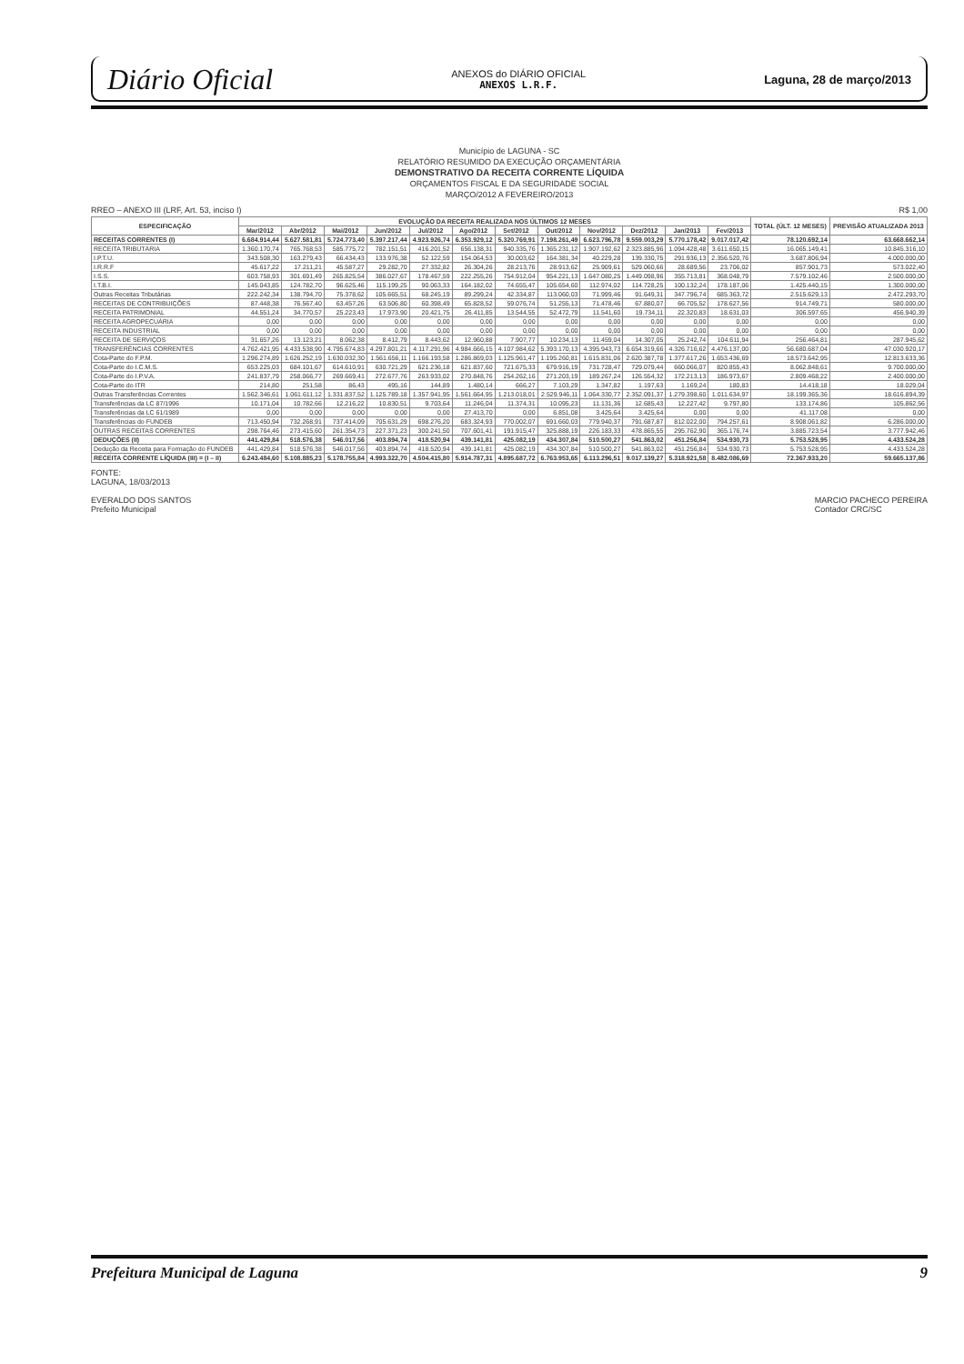Diário Oficial
ANEXOS do DIÁRIO OFICIAL
ANEXOS L.R.F.
Laguna, 28 de março/2013
Município de LAGUNA - SC
RELATÓRIO RESUMIDO DA EXECUÇÃO ORÇAMENTÁRIA
DEMONSTRATIVO DA RECEITA CORRENTE LÍQUIDA
ORÇAMENTOS FISCAL E DA SEGURIDADE SOCIAL
MARÇO/2012 A FEVEREIRO/2013
RREO – ANEXO III (LRF, Art. 53, inciso I) R$ 1,00
| ESPECIFICAÇÃO | EVOLUÇÃO DA RECEITA REALIZADA NOS ÚLTIMOS 12 MESES | | | | | | | | | | | | TOTAL (ÚLT. 12 MESES) | PREVISÃO ATUALIZADA 2013 |
| --- | --- | --- | --- | --- | --- | --- | --- | --- | --- | --- | --- | --- | --- | --- |
| | Mar/2012 | Abr/2012 | Mai/2012 | Jun/2012 | Jul/2012 | Ago/2012 | Set/2012 | Out/2012 | Nov/2012 | Dez/2012 | Jan/2013 | Fev/2013 | | |
| RECEITAS CORRENTES (I) | 6.684.914,44 | 5.627.581,81 | 5.724.773,40 | 5.397.217,44 | 4.923.926,74 | 6.353.929,12 | 5.320.769,91 | 7.198.261,49 | 6.623.796,78 | 9.559.003,29 | 5.770.178,42 | 9.017.017,42 | 78.120.692,14 | 63.668.662,14 |
| RECEITA TRIBUTÁRIA | 1.360.170,74 | 765.768,53 | 585.775,72 | 782.151,51 | 416.201,52 | 656.138,31 | 940.335,76 | 1.365.231,12 | 1.907.192,62 | 2.323.885,96 | 1.094.428,48 | 3.611.650,15 | 16.065.149,41 | 10.845.316,10 |
| I.P.T.U. | 343.508,30 | 163.279,43 | 66.434,43 | 133.976,38 | 52.122,59 | 154.064,53 | 30.003,62 | 164.381,34 | 40.229,28 | 139.330,75 | 291.936,13 | 2.356.520,76 | 3.687.806,94 | 4.000.000,00 |
| I.R.R.F | 45.617,22 | 17.211,21 | 45.587,27 | 29.282,70 | 27.332,82 | 26.304,26 | 28.213,76 | 28.913,62 | 25.909,61 | 529.060,66 | 28.689,56 | 23.706,02 | 857.901,73 | 573.022,40 |
| I.S.S. | 603.758,93 | 301.691,49 | 265.825,54 | 386.027,67 | 178.467,59 | 222.255,26 | 754.912,04 | 954.221,13 | 1.647.080,25 | 1.449.098,96 | 355.713,81 | 368.048,79 | 7.579.102,46 | 2.500.000,00 |
| I.T.B.I. | 145.043,85 | 124.782,70 | 96.625,46 | 115.199,25 | 90.063,33 | 164.182,02 | 74.655,47 | 105.654,60 | 112.974,02 | 114.728,25 | 100.132,24 | 178.187,06 | 1.425.440,15 | 1.300.000,00 |
| Outras Receitas Tributárias | 222.242,34 | 138.794,70 | 75.378,62 | 105.665,51 | 68.245,19 | 89.299,24 | 42.334,87 | 113.060,03 | 71.999,46 | 91.649,31 | 347.796,74 | 685.363,72 | 2.515.629,13 | 2.472.293,70 |
| RECEITAS DE CONTRIBUIÇÕES | 87.448,38 | 76.567,40 | 63.457,26 | 63.506,80 | 60.398,49 | 65.828,52 | 59.076,74 | 51.255,13 | 71.478,46 | 67.880,07 | 66.705,52 | 178.627,56 | 914.749,71 | 580.000,00 |
| RECEITA PATRIMONIAL | 44.551,24 | 34.770,57 | 25.223,43 | 17.973,90 | 20.421,75 | 26.411,85 | 13.544,55 | 52.472,79 | 11.541,60 | 19.734,11 | 22.320,83 | 18.631,03 | 306.597,65 | 456.940,39 |
| RECEITA AGROPECUÁRIA | 0,00 | 0,00 | 0,00 | 0,00 | 0,00 | 0,00 | 0,00 | 0,00 | 0,00 | 0,00 | 0,00 | 0,00 | 0,00 | 0,00 |
| RECEITA INDUSTRIAL | 0,00 | 0,00 | 0,00 | 0,00 | 0,00 | 0,00 | 0,00 | 0,00 | 0,00 | 0,00 | 0,00 | 0,00 | 0,00 | 0,00 |
| RECEITA DE SERVIÇOS | 31.657,26 | 13.123,21 | 8.062,38 | 8.412,79 | 8.443,62 | 12.960,88 | 7.907,77 | 10.234,13 | 11.459,04 | 14.307,05 | 25.242,74 | 104.611,94 | 256.464,81 | 287.945,62 |
| TRANSFERÊNCIAS CORRENTES | 4.762.421,95 | 4.433.538,90 | 4.795.674,83 | 4.297.801,21 | 4.117.291,96 | 4.984.666,15 | 4.107.984,62 | 5.393.170,13 | 4.395.943,73 | 6.654.319,66 | 4.326.716,62 | 4.476.137,00 | 56.680.687,04 | 47.030.920,17 |
| Cota-Parte do F.P.M. | 1.296.274,89 | 1.626.252,19 | 1.630.032,30 | 1.561.656,11 | 1.166.193,58 | 1.286.869,03 | 1.125.961,47 | 1.195.260,81 | 1.615.831,06 | 2.620.387,78 | 1.377.617,26 | 1.653.436,69 | 18.573.642,95 | 12.813.633,36 |
| Cota-Parte do I.C.M.S. | 653.225,03 | 684.101,67 | 614.610,91 | 630.721,29 | 621.236,18 | 621.837,60 | 721.675,33 | 679.916,19 | 731.728,47 | 729.079,44 | 660.066,07 | 820.855,43 | 8.062.848,61 | 9.700.000,00 |
| Cota-Parte do I.P.V.A. | 241.837,79 | 258.066,77 | 269.669,41 | 272.677,76 | 263.933,02 | 270.848,76 | 254.262,16 | 271.203,19 | 189.267,24 | 126.554,32 | 172.213,13 | 186.973,67 | 2.809.468,22 | 2.400.000,00 |
| Cota-Parte do ITR | 214,80 | 251,58 | 86,43 | 495,16 | 144,89 | 1.480,14 | 666,27 | 7.103,29 | 1.347,82 | 1.197,63 | 1.169,24 | 180,83 | 14.418,18 | 18.029,04 |
| Outras Transferências Correntes | 1.562.346,61 | 1.061.611,12 | 1.331.837,52 | 1.125.789,18 | 1.357.941,95 | 1.561.664,95 | 1.213.018,01 | 2.529.946,11 | 1.064.330,77 | 2.352.091,37 | 1.279.398,60 | 1.011.634,97 | 18.199.365,36 | 18.616.894,39 |
| Transferências da LC 87/1996 | 10.171,04 | 10.782,66 | 12.216,22 | 10.830,51 | 9.703,64 | 11.246,04 | 11.374,31 | 10.095,23 | 11.131,36 | 12.685,43 | 12.227,42 | 9.797,80 | 133.174,86 | 105.862,56 |
| Transferências da LC 61/1989 | 0,00 | 0,00 | 0,00 | 0,00 | 0,00 | 27.413,70 | 0,00 | 6.851,08 | 3.425,64 | 3.425,64 | 0,00 | 0,00 | 41.117,08 | 0,00 |
| Transferências do FUNDEB | 713.450,94 | 732.268,91 | 737.414,09 | 705.631,29 | 698.276,20 | 683.324,93 | 770.002,07 | 691.660,03 | 779.940,37 | 791.687,87 | 812.022,00 | 794.257,61 | 8.908.061,82 | 6.286.000,00 |
| OUTRAS RECEITAS CORRENTES | 298.764,46 | 273.415,60 | 261.354,73 | 227.371,23 | 300.241,50 | 707.601,41 | 191.915,47 | 325.888,19 | 226.183,33 | 478.865,55 | 295.762,90 | 365.176,74 | 3.885.723,54 | 3.777.942,46 |
| DEDUÇÕES (II) | 441.429,84 | 518.576,38 | 546.017,56 | 403.894,74 | 418.520,94 | 439.141,81 | 425.082,19 | 434.307,84 | 510.500,27 | 541.863,02 | 451.256,84 | 534.930,73 | 5.753.528,95 | 4.433.524,28 |
| Dedução da Receita para Formação do FUNDEB | 441.429,84 | 518.576,38 | 546.017,56 | 403.894,74 | 418.520,94 | 439.141,81 | 425.082,19 | 434.307,84 | 510.500,27 | 541.863,02 | 451.256,84 | 534.930,73 | 5.753.528,95 | 4.433.524,28 |
| RECEITA CORRENTE LÍQUIDA (III) = (I – II) | 6.243.484,60 | 5.108.885,23 | 5.178.755,84 | 4.993.322,70 | 4.504.415,80 | 5.914.787,31 | 4.895.687,72 | 6.763.953,65 | 6.113.296,51 | 9.017.139,27 | 5.318.921,58 | 8.482.086,69 | 72.367.933,20 | 59.665.137,86 |
FONTE:
LAGUNA, 18/03/2013
EVERALDO DOS SANTOS
Prefeito Municipal
MARCIO PACHECO PEREIRA
Contador CRC/SC
Prefeitura Municipal de Laguna 9